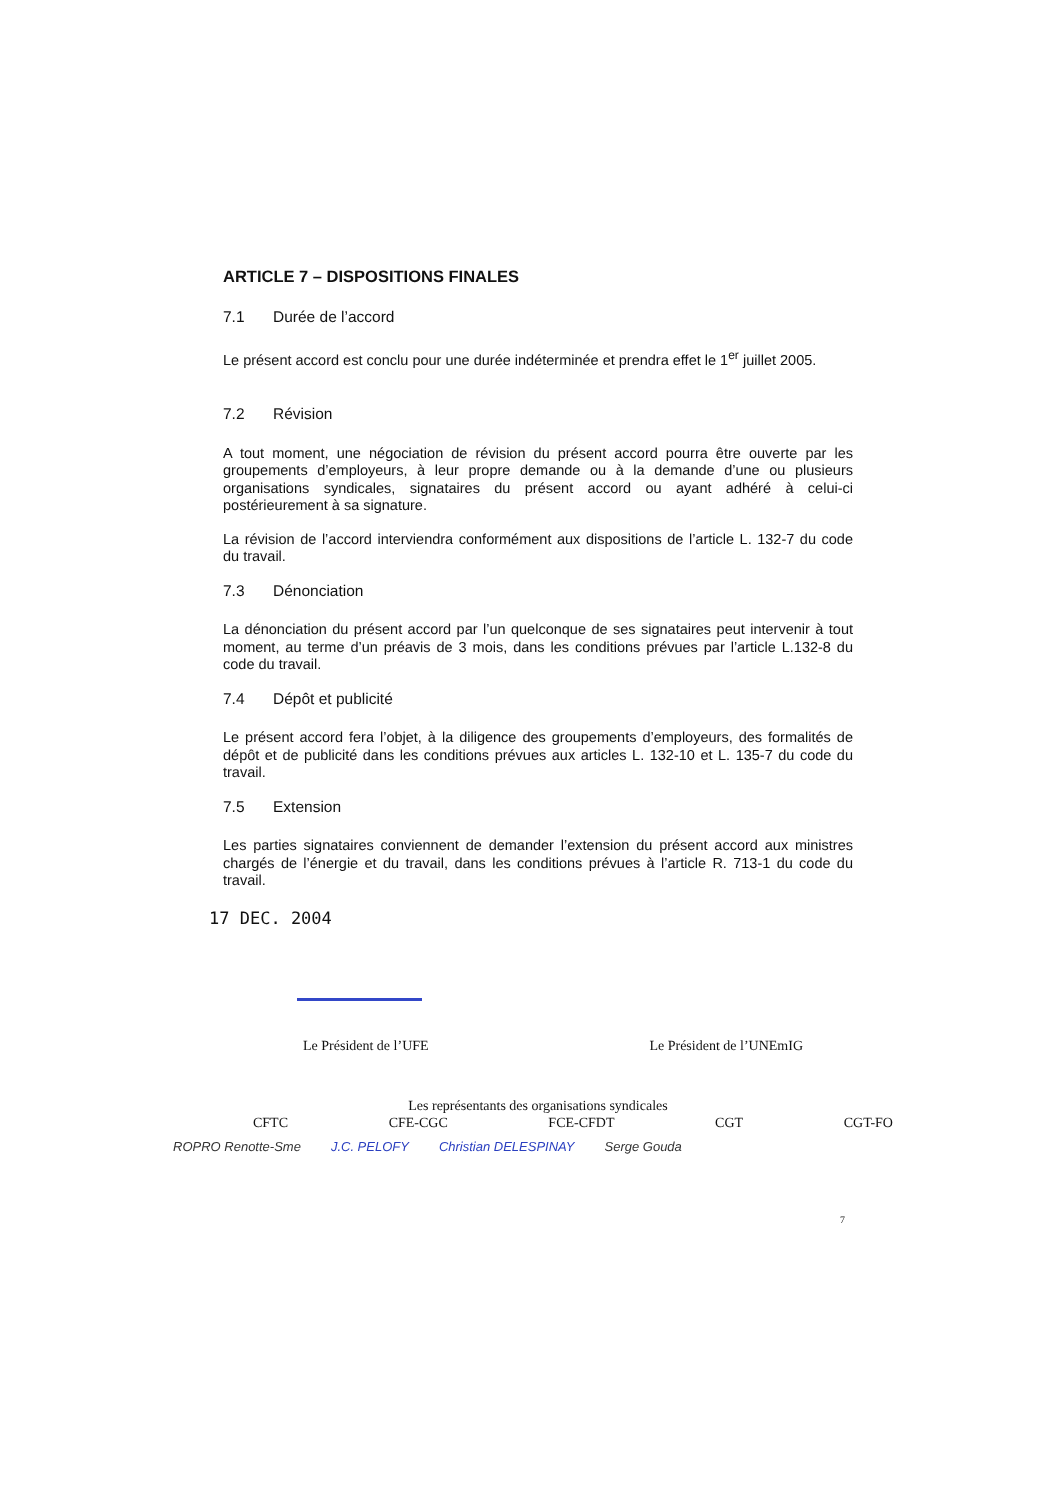ARTICLE 7 – DISPOSITIONS FINALES
7.1 Durée de l’accord
Le présent accord est conclu pour une durée indéterminée et prendra effet le 1<sup>er</sup> juillet 2005.
7.2 Révision
A tout moment, une négociation de révision du présent accord pourra être ouverte par les groupements d’employeurs, à leur propre demande ou à la demande d’une ou plusieurs organisations syndicales, signataires du présent accord ou ayant adhéré à celui-ci postérieurement à sa signature.
La révision de l’accord interviendra conformément aux dispositions de l’article L. 132-7 du code du travail.
7.3 Dénonciation
La dénonciation du présent accord par l’un quelconque de ses signataires peut intervenir à tout moment, au terme d’un préavis de 3 mois, dans les conditions prévues par l’article L.132-8 du code du travail.
7.4 Dépôt et publicité
Le présent accord fera l’objet, à la diligence des groupements d’employeurs, des formalités de dépôt et de publicité dans les conditions prévues aux articles L. 132-10 et L. 135-7 du code du travail.
7.5 Extension
Les parties signataires conviennent de demander l’extension du présent accord aux ministres chargés de l’énergie et du travail, dans les conditions prévues à l’article R. 713-1 du code du travail.
17 DEC. 2004
Le Président de l’UFE Le Président de l’UNEmIG
Les représentants des organisations syndicales
CFTC CFE-CGC FCE-CFDT CGT CGT-FO
ROPRO Renotte-Sme J.C. PELOFY Christian DELESPINAY Serge Gouda
7